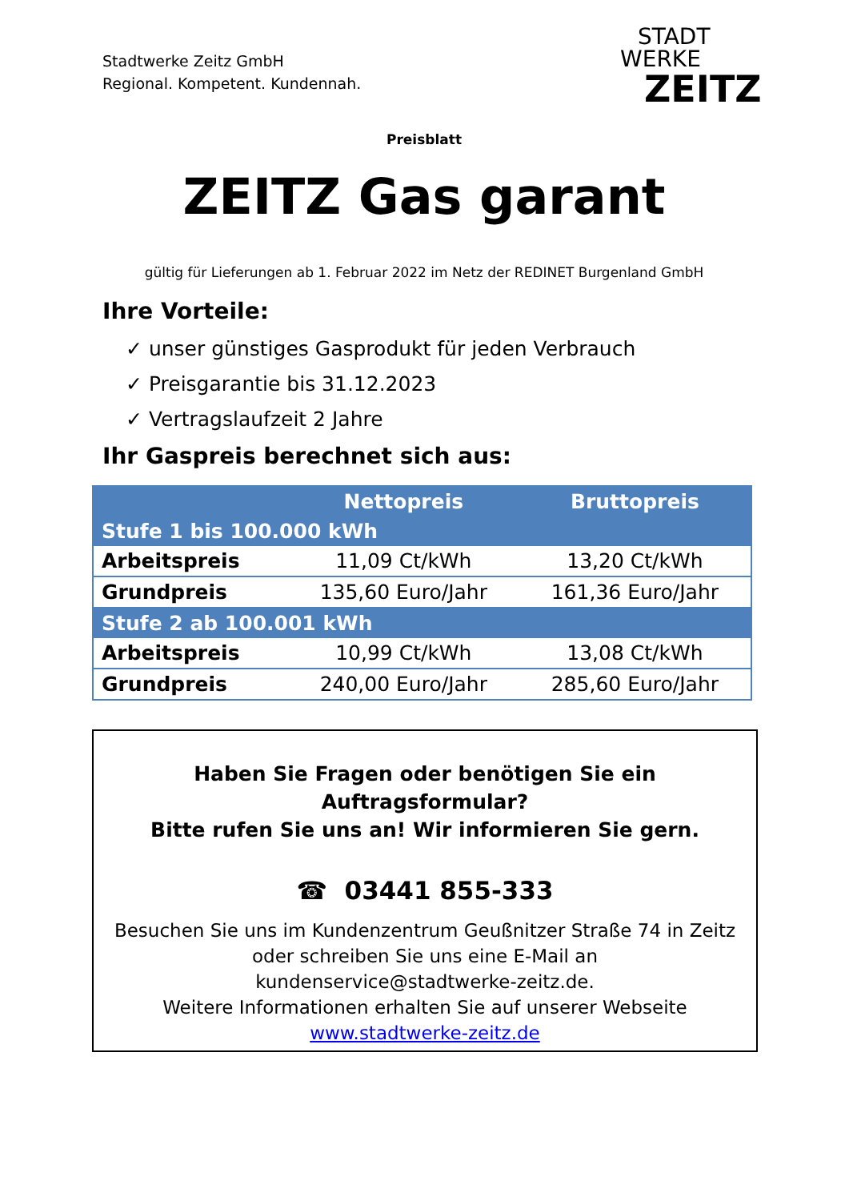Stadtwerke Zeitz GmbH
Regional. Kompetent. Kundennah.
STADT
WERKE
ZEITZ
Preisblatt
ZEITZ Gas garant
gültig für Lieferungen ab 1. Februar 2022 im Netz der REDINET Burgenland GmbH
Ihre Vorteile:
✓ unser günstiges Gasprodukt für jeden Verbrauch
✓ Preisgarantie bis 31.12.2023
✓ Vertragslaufzeit 2 Jahre
Ihr Gaspreis berechnet sich aus:
| | Nettopreis | Bruttopreis |
| --- | --- | --- |
| Stufe 1 bis 100.000 kWh | | |
| Arbeitspreis | 11,09 Ct/kWh | 13,20 Ct/kWh |
| Grundpreis | 135,60 Euro/Jahr | 161,36 Euro/Jahr |
| Stufe 2 ab 100.001 kWh | | |
| Arbeitspreis | 10,99 Ct/kWh | 13,08 Ct/kWh |
| Grundpreis | 240,00 Euro/Jahr | 285,60 Euro/Jahr |
Haben Sie Fragen oder benötigen Sie ein
Auftragsformular?
Bitte rufen Sie uns an! Wir informieren Sie gern.
☎ 03441 855-333
Besuchen Sie uns im Kundenzentrum Geußnitzer Straße 74 in Zeitz
oder schreiben Sie uns eine E-Mail an
kundenservice@stadtwerke-zeitz.de.
Weitere Informationen erhalten Sie auf unserer Webseite
www.stadtwerke-zeitz.de